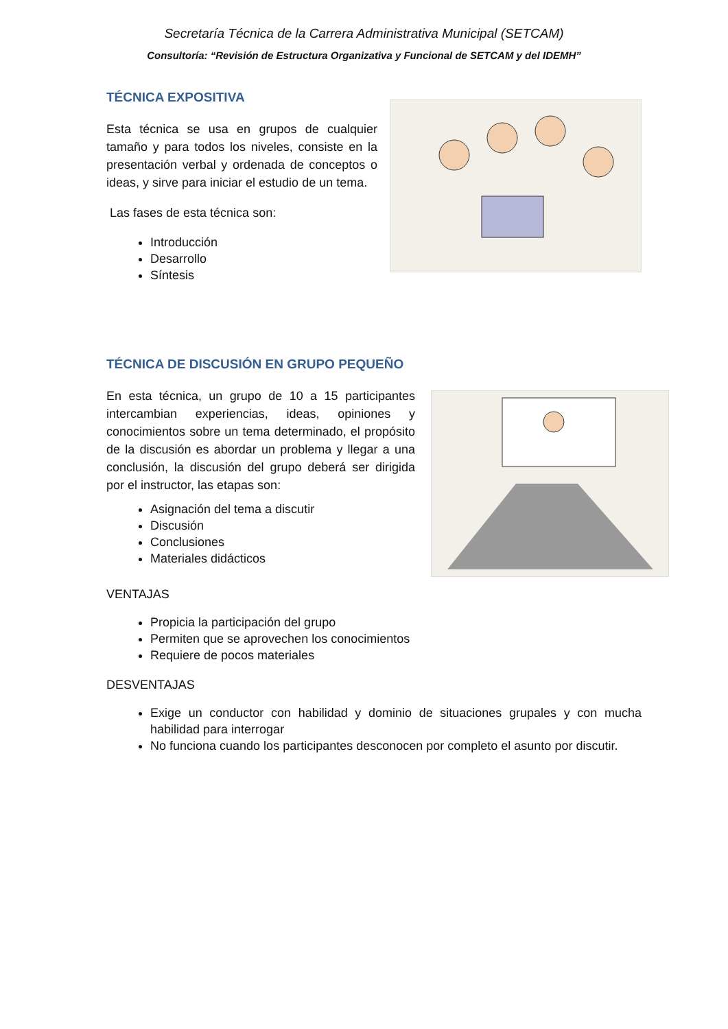Secretaría Técnica de la Carrera Administrativa Municipal (SETCAM)
Consultoría: “Revisión de Estructura Organizativa y Funcional de SETCAM y del IDEMH”
TÉCNICA EXPOSITIVA
Esta técnica se usa en grupos de cualquier tamaño y para todos los niveles, consiste en la presentación verbal y ordenada de conceptos o ideas, y sirve para iniciar el estudio de un tema.
Las fases de esta técnica son:
Introducción
Desarrollo
Síntesis
TÉCNICA DE DISCUSIÓN EN GRUPO PEQUEÑO
En esta técnica, un grupo de 10 a 15 participantes intercambian experiencias, ideas, opiniones y conocimientos sobre un tema determinado, el propósito de la discusión es abordar un problema y llegar a una conclusión, la discusión del grupo deberá ser dirigida por el instructor, las etapas son:
Asignación del tema a discutir
Discusión
Conclusiones
Materiales didácticos
VENTAJAS
Propicia la participación del grupo
Permiten que se aprovechen los conocimientos
Requiere de pocos materiales
DESVENTAJAS
Exige un conductor con habilidad y dominio de situaciones grupales y con mucha habilidad para interrogar
No funciona cuando los participantes desconocen por completo el asunto por discutir.